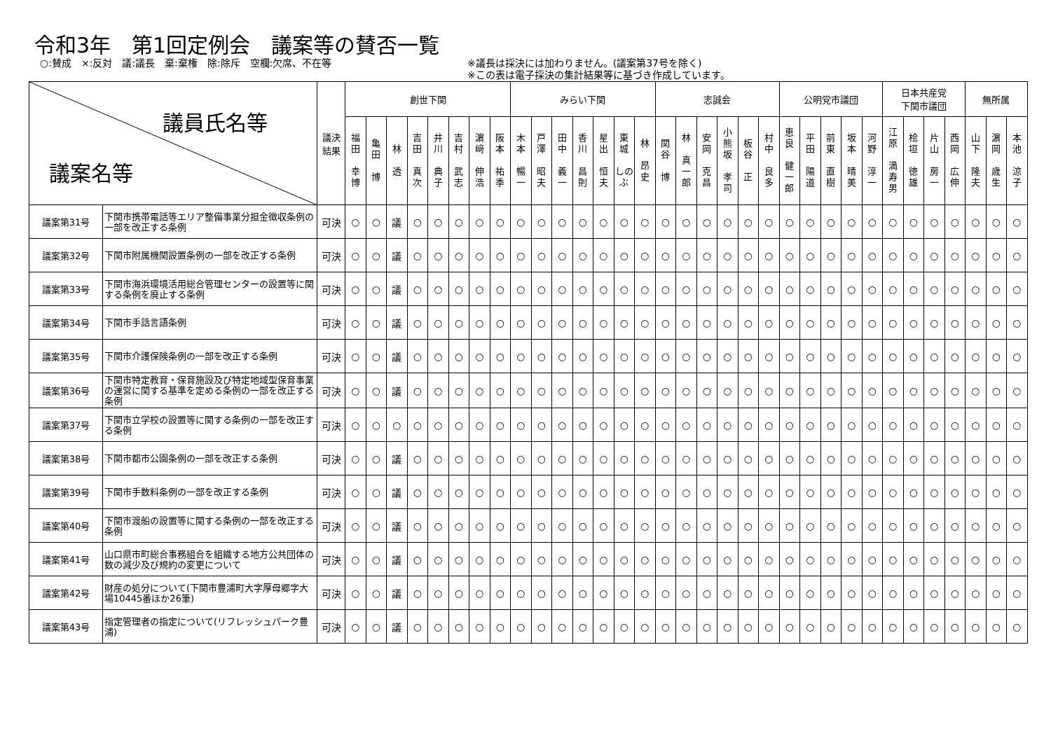令和3年　第1回定例会　議案等の賛否一覧
○:賛成　×:反対　議:議長　棄:棄権　除:除斥　空欄:欠席、不在等 ※議長は採決には加わりません。(議案第37号を除く)
※この表は電子採決の集計結果等に基づき作成しています。
| 議員氏名等 議案名等 | | 議決 結果 | 創世下関 | | | | | | | | みらい下関 | | | | | | | 志誠会 | | | | | | 公明党市議団 | | | | | 日本共産党 下関市議団 | | | | 無所属 | | |
| --- | --- | --- | --- | --- | --- | --- | --- | --- | --- | --- | --- | --- | --- | --- | --- | --- | --- | --- | --- | --- | --- | --- | --- | --- | --- | --- | --- | --- | --- | --- | --- | --- | --- | --- | --- |
| | | | 福 田 幸 博 | 亀 田 博 | 林 透 | 吉 田 真 次 | 井 川 典 子 | 吉 村 武 志 | 濵 﨑 伸 浩 | 阪 本 祐 季 | 木 本 暢 一 | 戸 澤 昭 夫 | 田 中 義 一 | 香 川 昌 則 | 星 出 恒 夫 | 東 城 しのぶ | 林 昂 史 | 関 谷 博 | 林 真 一 郎 | 安 岡 克 昌 | 小 熊 坂 孝 司 | 板 谷 正 | 村 中 良 多 | 恵 良 健 一 郎 | 平 田 陽 道 | 前 東 直 樹 | 坂 本 晴 美 | 河 野 淳 一 | 江 原 満 寿 男 | 桧 垣 徳 雄 | 片 山 房 一 | 西 岡 広 伸 | 山 下 隆 夫 | 濵 岡 歳 生 | 本 池 涼 子 |
| 議案第31号 | 下関市携帯電話等エリア整備事業分担金徴収条例の一部を改正する条例 | 可決 | ○ | ○ | 議 | ○ | ○ | ○ | ○ | ○ | ○ | ○ | ○ | ○ | ○ | ○ | ○ | ○ | ○ | ○ | ○ | ○ | ○ | ○ | ○ | ○ | ○ | ○ | ○ | ○ | ○ | ○ | ○ | ○ | ○ |
| 議案第32号 | 下関市附属機関設置条例の一部を改正する条例 | 可決 | ○ | ○ | 議 | ○ | ○ | ○ | ○ | ○ | ○ | ○ | ○ | ○ | ○ | ○ | ○ | ○ | ○ | ○ | ○ | ○ | ○ | ○ | ○ | ○ | ○ | ○ | ○ | ○ | ○ | ○ | ○ | ○ | ○ |
| 議案第33号 | 下関市海浜環境活用総合管理センターの設置等に関する条例を廃止する条例 | 可決 | ○ | ○ | 議 | ○ | ○ | ○ | ○ | ○ | ○ | ○ | ○ | ○ | ○ | ○ | ○ | ○ | ○ | ○ | ○ | ○ | ○ | ○ | ○ | ○ | ○ | ○ | ○ | ○ | ○ | ○ | ○ | ○ | ○ |
| 議案第34号 | 下関市手話言語条例 | 可決 | ○ | ○ | 議 | ○ | ○ | ○ | ○ | ○ | ○ | ○ | ○ | ○ | ○ | ○ | ○ | ○ | ○ | ○ | ○ | ○ | ○ | ○ | ○ | ○ | ○ | ○ | ○ | ○ | ○ | ○ | ○ | ○ | ○ |
| 議案第35号 | 下関市介護保険条例の一部を改正する条例 | 可決 | ○ | ○ | 議 | ○ | ○ | ○ | ○ | ○ | ○ | ○ | ○ | ○ | ○ | ○ | ○ | ○ | ○ | ○ | ○ | ○ | ○ | ○ | ○ | ○ | ○ | ○ | ○ | ○ | ○ | ○ | ○ | ○ | ○ |
| 議案第36号 | 下関市特定教育・保育施設及び特定地域型保育事業の運営に関する基準を定める条例の一部を改正する条例 | 可決 | ○ | ○ | 議 | ○ | ○ | ○ | ○ | ○ | ○ | ○ | ○ | ○ | ○ | ○ | ○ | ○ | ○ | ○ | ○ | ○ | ○ | ○ | ○ | ○ | ○ | ○ | ○ | ○ | ○ | ○ | ○ | ○ | ○ |
| 議案第37号 | 下関市立学校の設置等に関する条例の一部を改正する条例 | 可決 | ○ | ○ | ○ | ○ | ○ | ○ | ○ | ○ | ○ | ○ | ○ | ○ | ○ | ○ | ○ | ○ | ○ | ○ | ○ | ○ | ○ | ○ | ○ | ○ | ○ | ○ | ○ | ○ | ○ | ○ | ○ | ○ | ○ |
| 議案第38号 | 下関市都市公園条例の一部を改正する条例 | 可決 | ○ | ○ | 議 | ○ | ○ | ○ | ○ | ○ | ○ | ○ | ○ | ○ | ○ | ○ | ○ | ○ | ○ | ○ | ○ | ○ | ○ | ○ | ○ | ○ | ○ | ○ | ○ | ○ | ○ | ○ | ○ | ○ | ○ |
| 議案第39号 | 下関市手数料条例の一部を改正する条例 | 可決 | ○ | ○ | 議 | ○ | ○ | ○ | ○ | ○ | ○ | ○ | ○ | ○ | ○ | ○ | ○ | ○ | ○ | ○ | ○ | ○ | ○ | ○ | ○ | ○ | ○ | ○ | ○ | ○ | ○ | ○ | ○ | ○ | ○ |
| 議案第40号 | 下関市渡船の設置等に関する条例の一部を改正する条例 | 可決 | ○ | ○ | 議 | ○ | ○ | ○ | ○ | ○ | ○ | ○ | ○ | ○ | ○ | ○ | ○ | ○ | ○ | ○ | ○ | ○ | ○ | ○ | ○ | ○ | ○ | ○ | ○ | ○ | ○ | ○ | ○ | ○ | ○ |
| 議案第41号 | 山口県市町総合事務組合を組織する地方公共団体の数の減少及び規約の変更について | 可決 | ○ | ○ | 議 | ○ | ○ | ○ | ○ | ○ | ○ | ○ | ○ | ○ | ○ | ○ | ○ | ○ | ○ | ○ | ○ | ○ | ○ | ○ | ○ | ○ | ○ | ○ | ○ | ○ | ○ | ○ | ○ | ○ | ○ |
| 議案第42号 | 財産の処分について(下関市豊浦町大字厚母郷字大場10445番ほか26筆) | 可決 | ○ | ○ | 議 | ○ | ○ | ○ | ○ | ○ | ○ | ○ | ○ | ○ | ○ | ○ | ○ | ○ | ○ | ○ | ○ | ○ | ○ | ○ | ○ | ○ | ○ | ○ | ○ | ○ | ○ | ○ | ○ | ○ | ○ |
| 議案第43号 | 指定管理者の指定について(リフレッシュパーク豊浦) | 可決 | ○ | ○ | 議 | ○ | ○ | ○ | ○ | ○ | ○ | ○ | ○ | ○ | ○ | ○ | ○ | ○ | ○ | ○ | ○ | ○ | ○ | ○ | ○ | ○ | ○ | ○ | ○ | ○ | ○ | ○ | ○ | ○ | ○ |